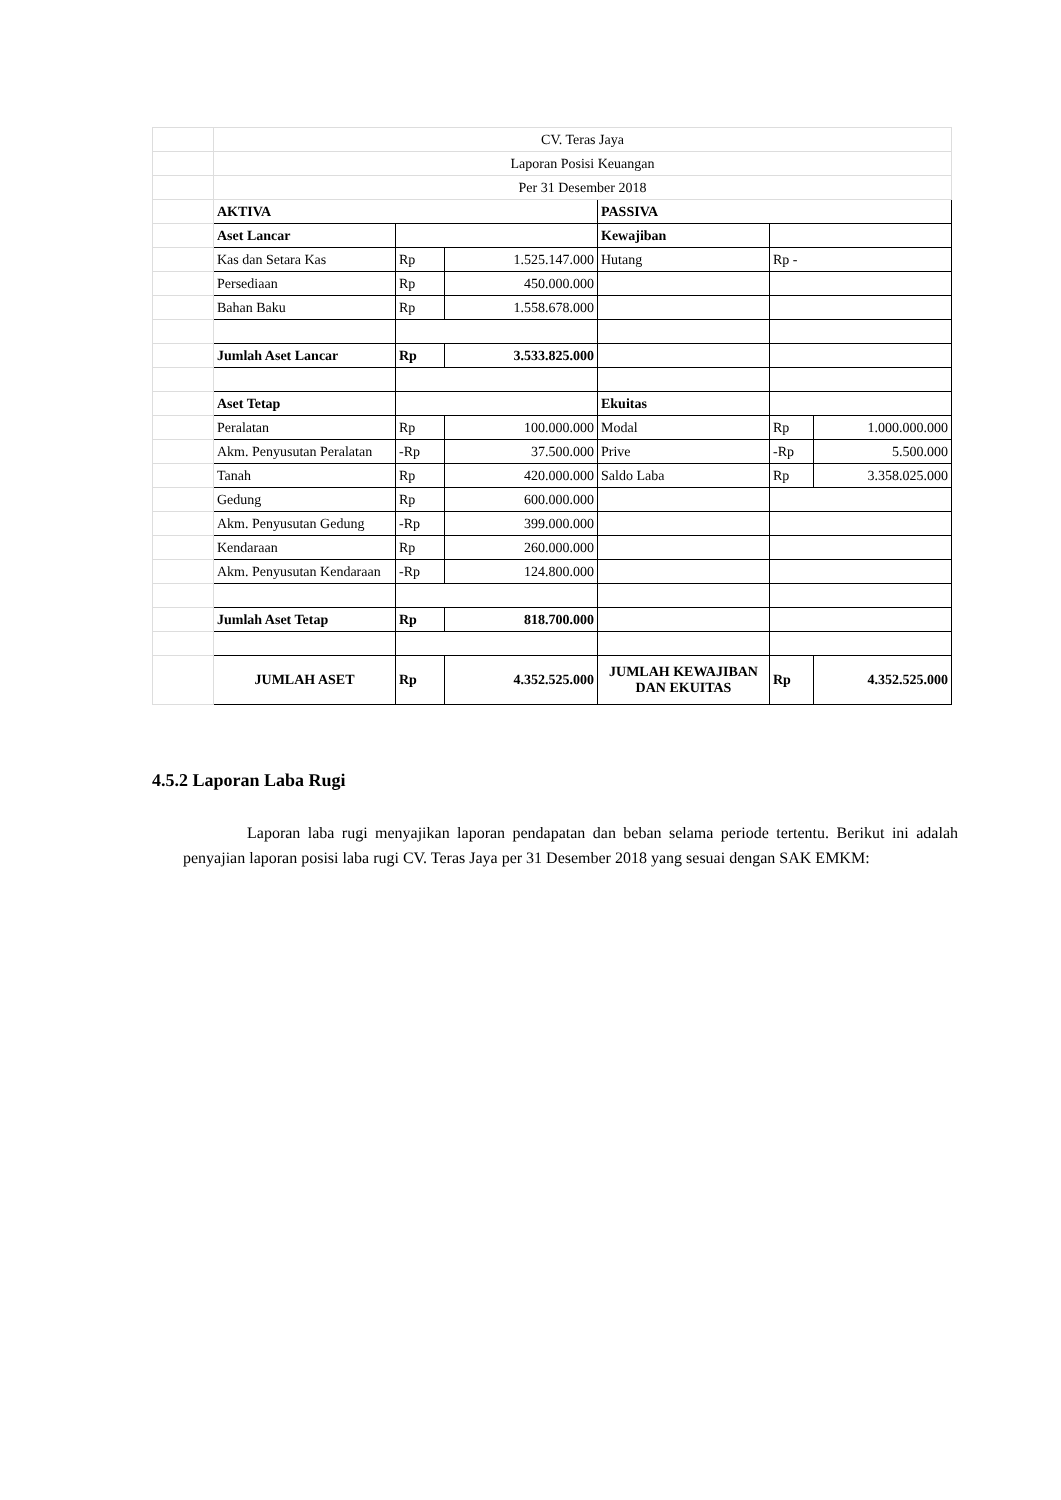| | CV. Teras Jaya | | | | | |
| | Laporan Posisi Keuangan | | | | | |
| | Per 31 Desember 2018 | | | | | |
| | AKTIVA | | | PASSIVA | | |
| | Aset Lancar | | | Kewajiban | | |
| | Kas dan Setara Kas | Rp | 1.525.147.000 | Hutang | Rp - | |
| | Persediaan | Rp | 450.000.000 | | | |
| | Bahan Baku | Rp | 1.558.678.000 | | | |
| | Jumlah Aset Lancar | Rp | 3.533.825.000 | | | |
| | Aset Tetap | | | Ekuitas | | |
| | Peralatan | Rp | 100.000.000 | Modal | Rp | 1.000.000.000 |
| | Akm. Penyusutan Peralatan | -Rp | 37.500.000 | Prive | -Rp | 5.500.000 |
| | Tanah | Rp | 420.000.000 | Saldo Laba | Rp | 3.358.025.000 |
| | Gedung | Rp | 600.000.000 | | | |
| | Akm. Penyusutan Gedung | -Rp | 399.000.000 | | | |
| | Kendaraan | Rp | 260.000.000 | | | |
| | Akm. Penyusutan Kendaraan | -Rp | 124.800.000 | | | |
| | Jumlah Aset Tetap | Rp | 818.700.000 | | | |
| | JUMLAH ASET | Rp | 4.352.525.000 | JUMLAH KEWAJIBAN DAN EKUITAS | Rp | 4.352.525.000 |
4.5.2 Laporan Laba Rugi
Laporan laba rugi menyajikan laporan pendapatan dan beban selama periode tertentu. Berikut ini adalah penyajian laporan posisi laba rugi CV. Teras Jaya per 31 Desember 2018 yang sesuai dengan SAK EMKM: